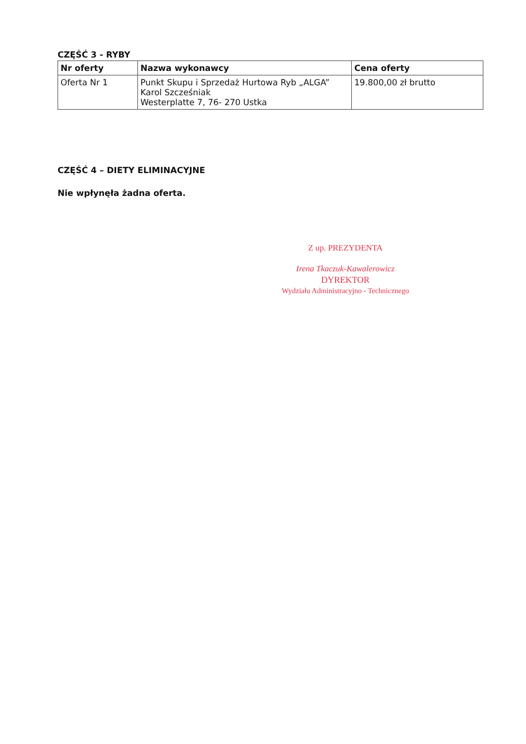CZĘŚĆ 3 - RYBY
| Nr oferty | Nazwa wykonawcy | Cena oferty |
| --- | --- | --- |
| Oferta Nr 1 | Punkt Skupu i Sprzedaż Hurtowa Ryb „ALGA” Karol Szcześniak Westerplatte 7, 76- 270 Ustka | 19.800,00 zł brutto |
CZĘŚĆ 4 – DIETY ELIMINACYJNE
Nie wpłynęła żadna oferta.
Z up. PREZYDENTA
Irena Tkaczuk-Kawalerowicz
DYREKTOR
Wydziału Administracyjno - Technicznego